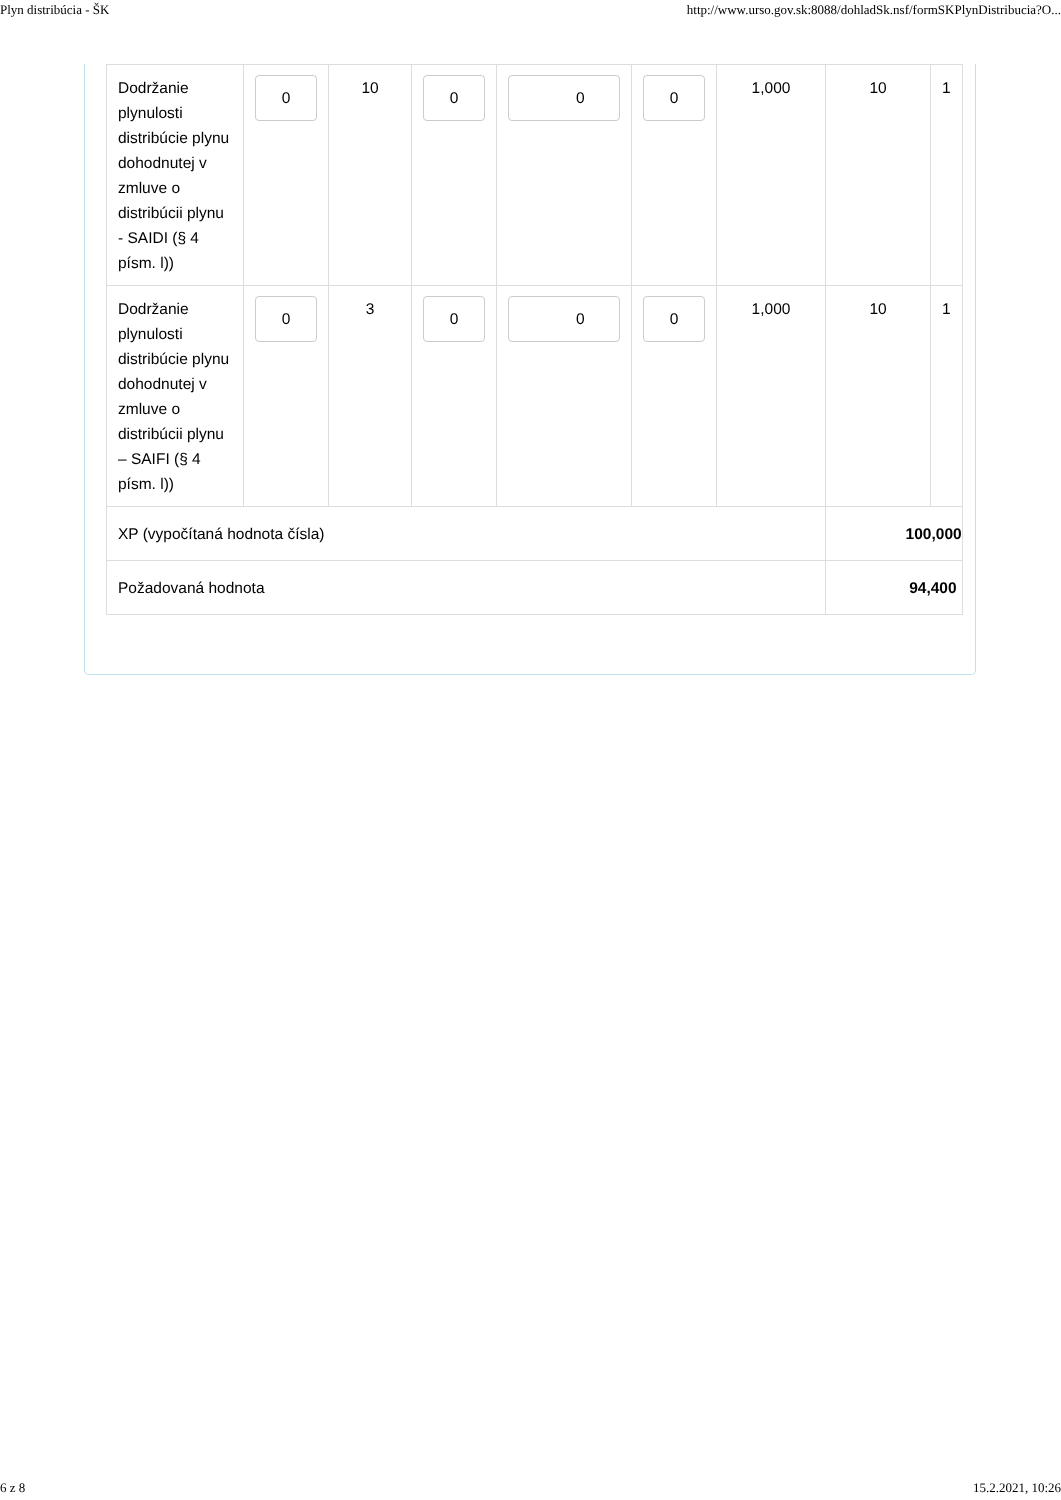Plyn distribúcia - ŠK http://www.urso.gov.sk:8088/dohladSk.nsf/formSKPlynDistribucia?O...
| Dodržanie plynulosti distribúcie plynu dohodnutej v zmluve o distribúcii plynu - SAIDI (§ 4 písm. l)) | 0 | 10 | 0 | 0 | 0 | 1,000 | 10 | 1 |
| Dodržanie plynulosti distribúcie plynu dohodnutej v zmluve o distribúcii plynu – SAIFI (§ 4 písm. l)) | 0 | 3 | 0 | 0 | 0 | 1,000 | 10 | 1 |
| XP (vypočítaná hodnota čísla) | | | | | | | 100,000 | |
| Požadovaná hodnota | | | | | | | 94,400 | |
6 z 8 15.2.2021, 10:26